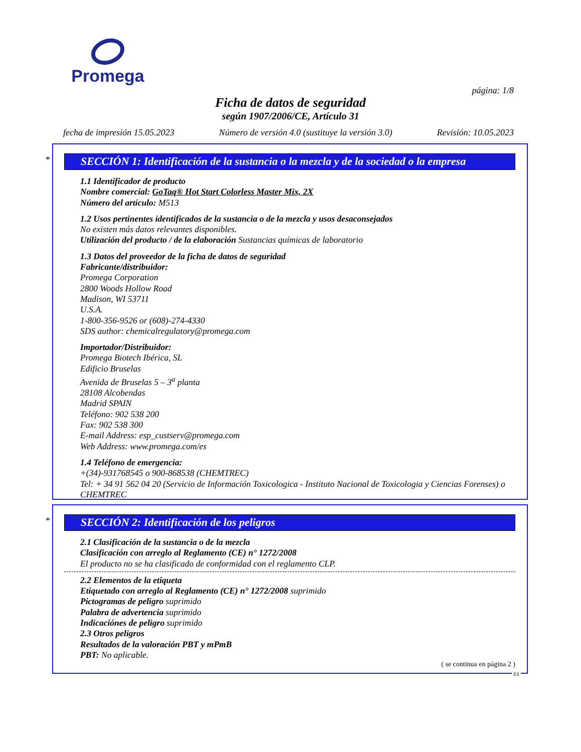Promega
página: 1/8
Ficha de datos de seguridad
según 1907/2006/CE, Artículo 31
fecha de impresión 15.05.2023 Número de versión 4.0 (sustituye la versión 3.0) Revisión: 10.05.2023
*
SECCIÓN 1: Identificación de la sustancia o la mezcla y de la sociedad o la empresa
1.1 Identificador de producto
Nombre comercial: GoTaq® Hot Start Colorless Master Mix, 2X
Número del artículo: M513
1.2 Usos pertinentes identificados de la sustancia o de la mezcla y usos desaconsejados
No existen más datos relevantes disponibles.
Utilización del producto / de la elaboración Sustancias químicas de laboratorio
1.3 Datos del proveedor de la ficha de datos de seguridad
Fabricante/distribuidor:
Promega Corporation
2800 Woods Hollow Road
Madison, WI 53711
U.S.A.
1-800-356-9526 or (608)-274-4330
SDS author: chemicalregulatory@promega.com
Importador/Distribuidor:
Promega Biotech Ibérica, SL
Edificio Bruselas
Avenida de Bruselas 5 – 3<sup>a</sup> planta
28108 Alcobendas
Madrid SPAIN
Teléfono: 902 538 200
Fax: 902 538 300
E-mail Address: esp_custserv@promega.com
Web Address: www.promega.com/es
1.4 Teléfono de emergencia:
+(34)-931768545 o 900-868538 (CHEMTREC)
Tel: + 34 91 562 04 20 (Servicio de Información Toxicologica - Instituto Nacional de Toxicologia y Ciencias Forenses) o CHEMTREC
*
SECCIÓN 2: Identificación de los peligros
2.1 Clasificación de la sustancia o de la mezcla
Clasificación con arreglo al Reglamento (CE) n° 1272/2008
El producto no se ha clasificado de conformidad con el reglamento CLP.
2.2 Elementos de la etiqueta
Etiquetado con arreglo al Reglamento (CE) n° 1272/2008 suprimido
Pictogramas de peligro suprimido
Palabra de advertencia suprimido
Indicaciónes de peligro suprimido
2.3 Otros peligros
Resultados de la valoración PBT y mPmB
PBT: No aplicable.
( se continua en página 2 )
ES